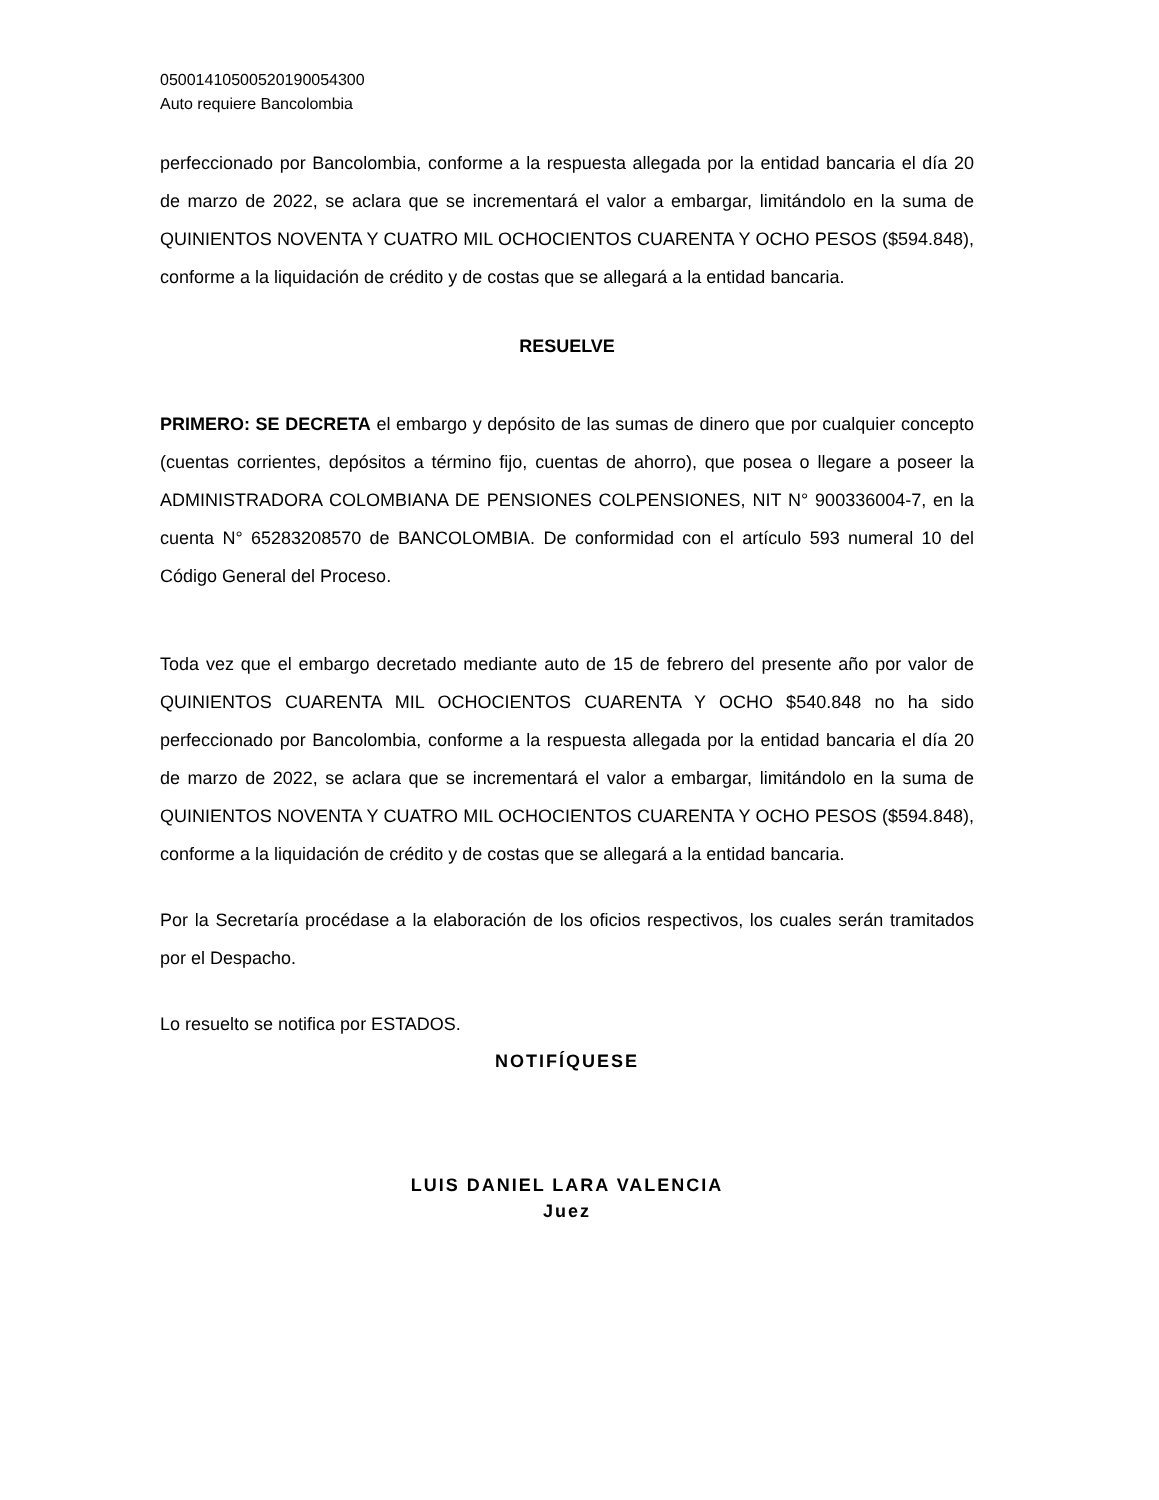05001410500520190054300
Auto requiere Bancolombia
perfeccionado por Bancolombia, conforme a la respuesta allegada por la entidad bancaria el día 20 de marzo de 2022, se aclara que se incrementará el valor a embargar, limitándolo en la suma de QUINIENTOS NOVENTA Y CUATRO MIL OCHOCIENTOS CUARENTA Y OCHO PESOS ($594.848), conforme a la liquidación de crédito y de costas que se allegará a la entidad bancaria.
RESUELVE
PRIMERO: SE DECRETA el embargo y depósito de las sumas de dinero que por cualquier concepto (cuentas corrientes, depósitos a término fijo, cuentas de ahorro), que posea o llegare a poseer la ADMINISTRADORA COLOMBIANA DE PENSIONES COLPENSIONES, NIT N° 900336004-7, en la cuenta N° 65283208570 de BANCOLOMBIA. De conformidad con el artículo 593 numeral 10 del Código General del Proceso.
Toda vez que el embargo decretado mediante auto de 15 de febrero del presente año por valor de QUINIENTOS CUARENTA MIL OCHOCIENTOS CUARENTA Y OCHO $540.848 no ha sido perfeccionado por Bancolombia, conforme a la respuesta allegada por la entidad bancaria el día 20 de marzo de 2022, se aclara que se incrementará el valor a embargar, limitándolo en la suma de QUINIENTOS NOVENTA Y CUATRO MIL OCHOCIENTOS CUARENTA Y OCHO PESOS ($594.848), conforme a la liquidación de crédito y de costas que se allegará a la entidad bancaria.
Por la Secretaría procédase a la elaboración de los oficios respectivos, los cuales serán tramitados por el Despacho.
Lo resuelto se notifica por ESTADOS.
NOTIFÍQUESE
LUIS DANIEL LARA VALENCIA
Juez